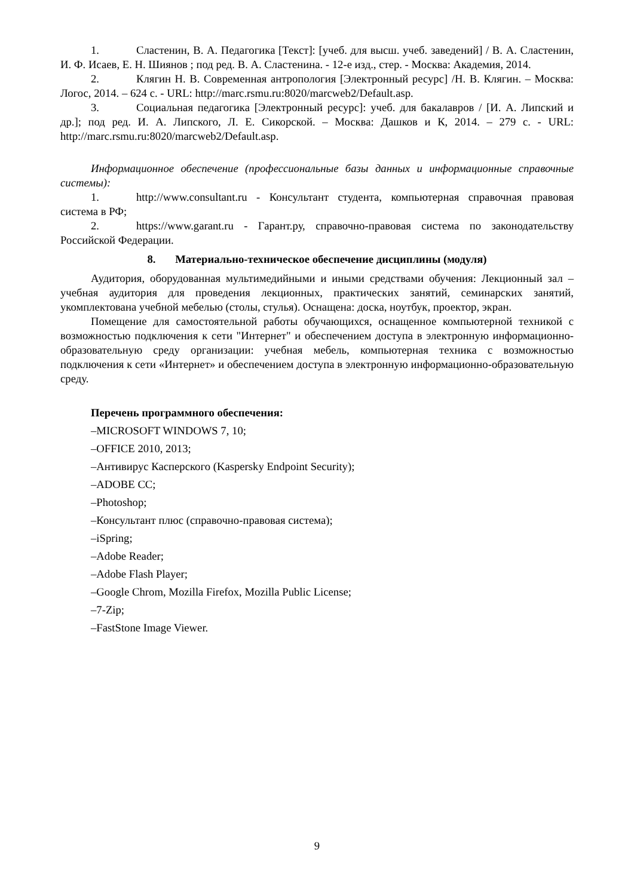1. Сластенин, В. А. Педагогика [Текст]: [учеб. для высш. учеб. заведений] / В. А. Сластенин, И. Ф. Исаев, Е. Н. Шиянов ; под ред. В. А. Сластенина. - 12-е изд., стер. - Москва: Академия, 2014.
2. Клягин Н. В. Современная антропология [Электронный ресурс] /Н. В. Клягин. – Москва: Логос, 2014. – 624 с. - URL: http://marc.rsmu.ru:8020/marcweb2/Default.asp.
3. Социальная педагогика [Электронный ресурс]: учеб. для бакалавров / [И. А. Липский и др.]; под ред. И. А. Липского, Л. Е. Сикорской. – Москва: Дашков и К, 2014. – 279 с. - URL: http://marc.rsmu.ru:8020/marcweb2/Default.asp.
Информационное обеспечение (профессиональные базы данных и информационные справочные системы):
1. http://www.consultant.ru - Консультант студента, компьютерная справочная правовая система в РФ;
2. https://www.garant.ru - Гарант.ру, справочно-правовая система по законодательству Российской Федерации.
8. Материально-техническое обеспечение дисциплины (модуля)
Аудитория, оборудованная мультимедийными и иными средствами обучения: Лекционный зал – учебная аудитория для проведения лекционных, практических занятий, семинарских занятий, укомплектована учебной мебелью (столы, стулья). Оснащена: доска, ноутбук, проектор, экран.
Помещение для самостоятельной работы обучающихся, оснащенное компьютерной техникой с возможностью подключения к сети "Интернет" и обеспечением доступа в электронную информационно-образовательную среду организации: учебная мебель, компьютерная техника с возможностью подключения к сети «Интернет» и обеспечением доступа в электронную информационно-образовательную среду.
Перечень программного обеспечения:
–MICROSOFT WINDOWS 7, 10;
–OFFICE 2010, 2013;
–Антивирус Касперского (Kaspersky Endpoint Security);
–ADOBE CC;
–Photoshop;
–Консультант плюс (справочно-правовая система);
–iSpring;
–Adobe Reader;
–Adobe Flash Player;
–Google Chrom, Mozilla Firefox, Mozilla Public License;
–7-Zip;
–FastStone Image Viewer.
9